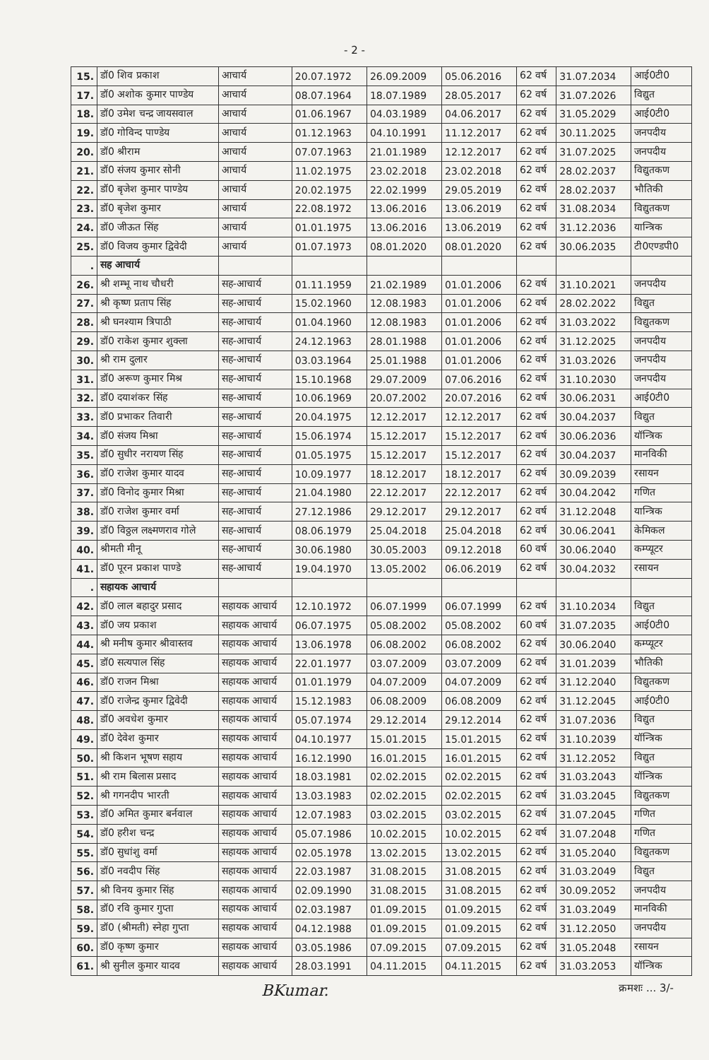- 2 -
| 15. | डॉ0 शिव प्रकाश | आचार्य | 20.07.1972 | 26.09.2009 | 05.06.2016 | 62 वर्ष | 31.07.2034 | आई0टी0 |
| 17. | डॉ0 अशोक कुमार पाण्डेय | आचार्य | 08.07.1964 | 18.07.1989 | 28.05.2017 | 62 वर्ष | 31.07.2026 | विद्युत |
| 18. | डॉ0 उमेश चन्द्र जायसवाल | आचार्य | 01.06.1967 | 04.03.1989 | 04.06.2017 | 62 वर्ष | 31.05.2029 | आई0टी0 |
| 19. | डॉ0 गोविन्द पाण्डेय | आचार्य | 01.12.1963 | 04.10.1991 | 11.12.2017 | 62 वर्ष | 30.11.2025 | जनपदीय |
| 20. | डॉ0 श्रीराम | आचार्य | 07.07.1963 | 21.01.1989 | 12.12.2017 | 62 वर्ष | 31.07.2025 | जनपदीय |
| 21. | डॉ0 संजय कुमार सोनी | आचार्य | 11.02.1975 | 23.02.2018 | 23.02.2018 | 62 वर्ष | 28.02.2037 | विद्युतकण |
| 22. | डॉ0 बृजेश कुमार पाण्डेय | आचार्य | 20.02.1975 | 22.02.1999 | 29.05.2019 | 62 वर्ष | 28.02.2037 | भौतिकी |
| 23. | डॉ0 बृजेश कुमार | आचार्य | 22.08.1972 | 13.06.2016 | 13.06.2019 | 62 वर्ष | 31.08.2034 | विद्युतकण |
| 24. | डॉ0 जीऊत सिंह | आचार्य | 01.01.1975 | 13.06.2016 | 13.06.2019 | 62 वर्ष | 31.12.2036 | यान्त्रिक |
| 25. | डॉ0 विजय कुमार द्विवेदी | आचार्य | 01.07.1973 | 08.01.2020 | 08.01.2020 | 62 वर्ष | 30.06.2035 | टी0एण्डपी0 |
| . | सह आचार्य | | | | | | | |
| 26. | श्री शम्भू नाथ चौधरी | सह-आचार्य | 01.11.1959 | 21.02.1989 | 01.01.2006 | 62 वर्ष | 31.10.2021 | जनपदीय |
| 27. | श्री कृष्ण प्रताप सिंह | सह-आचार्य | 15.02.1960 | 12.08.1983 | 01.01.2006 | 62 वर्ष | 28.02.2022 | विद्युत |
| 28. | श्री घनश्याम त्रिपाठी | सह-आचार्य | 01.04.1960 | 12.08.1983 | 01.01.2006 | 62 वर्ष | 31.03.2022 | विद्युतकण |
| 29. | डॉ0 राकेश कुमार शुक्ला | सह-आचार्य | 24.12.1963 | 28.01.1988 | 01.01.2006 | 62 वर्ष | 31.12.2025 | जनपदीय |
| 30. | श्री राम दुलार | सह-आचार्य | 03.03.1964 | 25.01.1988 | 01.01.2006 | 62 वर्ष | 31.03.2026 | जनपदीय |
| 31. | डॉ0 अरूण कुमार मिश्र | सह-आचार्य | 15.10.1968 | 29.07.2009 | 07.06.2016 | 62 वर्ष | 31.10.2030 | जनपदीय |
| 32. | डॉ0 दयाशंकर सिंह | सह-आचार्य | 10.06.1969 | 20.07.2002 | 20.07.2016 | 62 वर्ष | 30.06.2031 | आई0टी0 |
| 33. | डॉ0 प्रभाकर तिवारी | सह-आचार्य | 20.04.1975 | 12.12.2017 | 12.12.2017 | 62 वर्ष | 30.04.2037 | विद्युत |
| 34. | डॉ0 संजय मिश्रा | सह-आचार्य | 15.06.1974 | 15.12.2017 | 15.12.2017 | 62 वर्ष | 30.06.2036 | यॉन्त्रिक |
| 35. | डॉ0 सुधीर नरायण सिंह | सह-आचार्य | 01.05.1975 | 15.12.2017 | 15.12.2017 | 62 वर्ष | 30.04.2037 | मानविकी |
| 36. | डॉ0 राजेश कुमार यादव | सह-आचार्य | 10.09.1977 | 18.12.2017 | 18.12.2017 | 62 वर्ष | 30.09.2039 | रसायन |
| 37. | डॉ0 विनोद कुमार मिश्रा | सह-आचार्य | 21.04.1980 | 22.12.2017 | 22.12.2017 | 62 वर्ष | 30.04.2042 | गणित |
| 38. | डॉ0 राजेश कुमार वर्मा | सह-आचार्य | 27.12.1986 | 29.12.2017 | 29.12.2017 | 62 वर्ष | 31.12.2048 | यान्त्रिक |
| 39. | डॉ0 विठ्ठल लक्ष्मणराव गोले | सह-आचार्य | 08.06.1979 | 25.04.2018 | 25.04.2018 | 62 वर्ष | 30.06.2041 | केमिकल |
| 40. | श्रीमती मीनू | सह-आचार्य | 30.06.1980 | 30.05.2003 | 09.12.2018 | 60 वर्ष | 30.06.2040 | कम्प्यूटर |
| 41. | डॉ0 पूरन प्रकाश पाण्डे | सह-आचार्य | 19.04.1970 | 13.05.2002 | 06.06.2019 | 62 वर्ष | 30.04.2032 | रसायन |
| . | सहायक आचार्य | | | | | | | |
| 42. | डॉ0 लाल बहादुर प्रसाद | सहायक आचार्य | 12.10.1972 | 06.07.1999 | 06.07.1999 | 62 वर्ष | 31.10.2034 | विद्युत |
| 43. | डॉ0 जय प्रकाश | सहायक आचार्य | 06.07.1975 | 05.08.2002 | 05.08.2002 | 60 वर्ष | 31.07.2035 | आई0टी0 |
| 44. | श्री मनीष कुमार श्रीवास्तव | सहायक आचार्य | 13.06.1978 | 06.08.2002 | 06.08.2002 | 62 वर्ष | 30.06.2040 | कम्प्यूटर |
| 45. | डॉ0 सत्यपाल सिंह | सहायक आचार्य | 22.01.1977 | 03.07.2009 | 03.07.2009 | 62 वर्ष | 31.01.2039 | भौतिकी |
| 46. | डॉ0 राजन मिश्रा | सहायक आचार्य | 01.01.1979 | 04.07.2009 | 04.07.2009 | 62 वर्ष | 31.12.2040 | विद्युतकण |
| 47. | डॉ0 राजेन्द्र कुमार द्विवेदी | सहायक आचार्य | 15.12.1983 | 06.08.2009 | 06.08.2009 | 62 वर्ष | 31.12.2045 | आई0टी0 |
| 48. | डॉ0 अवधेश कुमार | सहायक आचार्य | 05.07.1974 | 29.12.2014 | 29.12.2014 | 62 वर्ष | 31.07.2036 | विद्युत |
| 49. | डॉ0 देवेश कुमार | सहायक आचार्य | 04.10.1977 | 15.01.2015 | 15.01.2015 | 62 वर्ष | 31.10.2039 | यॉन्त्रिक |
| 50. | श्री किशन भूषण सहाय | सहायक आचार्य | 16.12.1990 | 16.01.2015 | 16.01.2015 | 62 वर्ष | 31.12.2052 | विद्युत |
| 51. | श्री राम बिलास प्रसाद | सहायक आचार्य | 18.03.1981 | 02.02.2015 | 02.02.2015 | 62 वर्ष | 31.03.2043 | यॉन्त्रिक |
| 52. | श्री गगनदीप भारती | सहायक आचार्य | 13.03.1983 | 02.02.2015 | 02.02.2015 | 62 वर्ष | 31.03.2045 | विद्युतकण |
| 53. | डॉ0 अमित कुमार बर्नवाल | सहायक आचार्य | 12.07.1983 | 03.02.2015 | 03.02.2015 | 62 वर्ष | 31.07.2045 | गणित |
| 54. | डॉ0 हरीश चन्द्र | सहायक आचार्य | 05.07.1986 | 10.02.2015 | 10.02.2015 | 62 वर्ष | 31.07.2048 | गणित |
| 55. | डॉ0 सुधांशु वर्मा | सहायक आचार्य | 02.05.1978 | 13.02.2015 | 13.02.2015 | 62 वर्ष | 31.05.2040 | विद्युतकण |
| 56. | डॉ0 नवदीप सिंह | सहायक आचार्य | 22.03.1987 | 31.08.2015 | 31.08.2015 | 62 वर्ष | 31.03.2049 | विद्युत |
| 57. | श्री विनय कुमार सिंह | सहायक आचार्य | 02.09.1990 | 31.08.2015 | 31.08.2015 | 62 वर्ष | 30.09.2052 | जनपदीय |
| 58. | डॉ0 रवि कुमार गुप्ता | सहायक आचार्य | 02.03.1987 | 01.09.2015 | 01.09.2015 | 62 वर्ष | 31.03.2049 | मानविकी |
| 59. | डॉ0 (श्रीमती) स्नेहा गुप्ता | सहायक आचार्य | 04.12.1988 | 01.09.2015 | 01.09.2015 | 62 वर्ष | 31.12.2050 | जनपदीय |
| 60. | डॉ0 कृष्ण कुमार | सहायक आचार्य | 03.05.1986 | 07.09.2015 | 07.09.2015 | 62 वर्ष | 31.05.2048 | रसायन |
| 61. | श्री सुनील कुमार यादव | सहायक आचार्य | 28.03.1991 | 04.11.2015 | 04.11.2015 | 62 वर्ष | 31.03.2053 | यॉन्त्रिक |
BKumar. क्रमशः ... 3/-